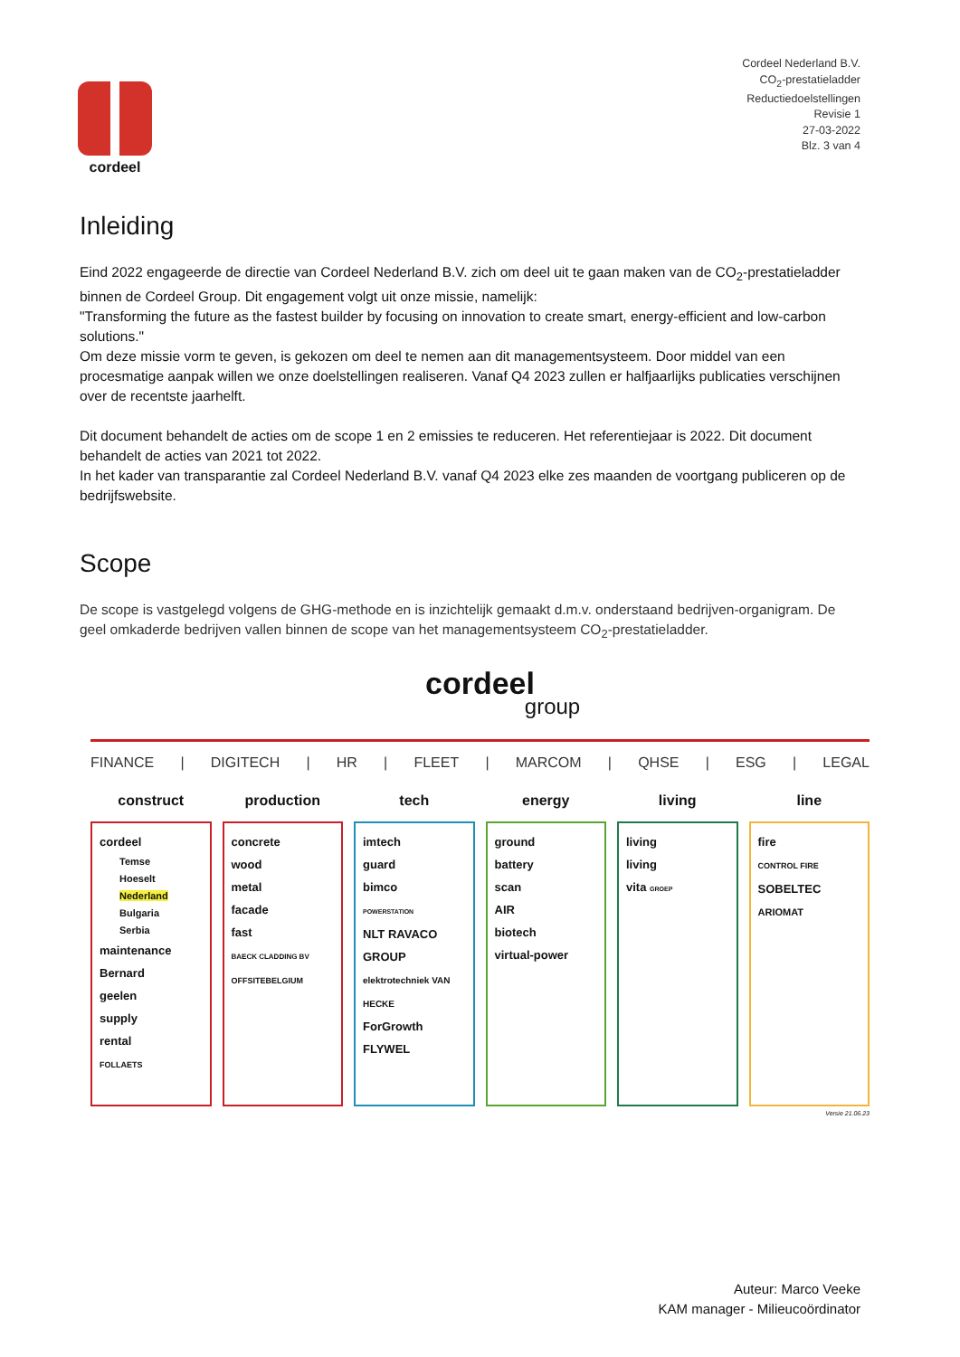cordeel
Cordeel Nederland B.V.
CO<sub>2</sub>-prestatieladder
Reductiedoelstellingen
Revisie 1
27-03-2022
Blz. 3 van 4
Inleiding
Eind 2022 engageerde de directie van Cordeel Nederland B.V. zich om deel uit te gaan maken van de CO<sub>2</sub>-prestatieladder binnen de Cordeel Group. Dit engagement volgt uit onze missie, namelijk:
"Transforming the future as the fastest builder by focusing on innovation to create smart, energy-efficient and low-carbon solutions."
Om deze missie vorm te geven, is gekozen om deel te nemen aan dit managementsysteem. Door middel van een procesmatige aanpak willen we onze doelstellingen realiseren. Vanaf Q4 2023 zullen er halfjaarlijks publicaties verschijnen over de recentste jaarhelft.
Dit document behandelt de acties om de scope 1 en 2 emissies te reduceren. Het referentiejaar is 2022. Dit document behandelt de acties van 2021 tot 2022.
In het kader van transparantie zal Cordeel Nederland B.V. vanaf Q4 2023 elke zes maanden de voortgang publiceren op de bedrijfswebsite.
Scope
De scope is vastgelegd volgens de GHG-methode en is inzichtelijk gemaakt d.m.v. onderstaand bedrijven-organigram. De geel omkaderde bedrijven vallen binnen de scope van het managementsysteem CO<sub>2</sub>-prestatieladder.
cordeel
group
FINANCE | DIGITECH | HR | FLEET | MARCOM | QHSE | ESG | LEGAL
construct
cordeel
Temse
Hoeselt
Nederland
Bulgaria
Serbia
maintenance
Bernard
geelen
supply
rental
FOLLAETS
production
concrete
wood
metal
facade
fast
BAECK CLADDING BV
OFFSITEBELGIUM
tech
imtech
guard
bimco
POWERSTATION
NLT RAVACO GROUP
elektrotechniek VAN HECKE
ForGrowth
FLYWEL
energy
ground
battery
scan
AIR
biotech
virtual-power
living
living
living
vita GROEP
line
fire
CONTROL FIRE
SOBELTEC
ARIOMAT
Versie 21.06.23
Auteur: Marco Veeke
KAM manager - Milieucoördinator